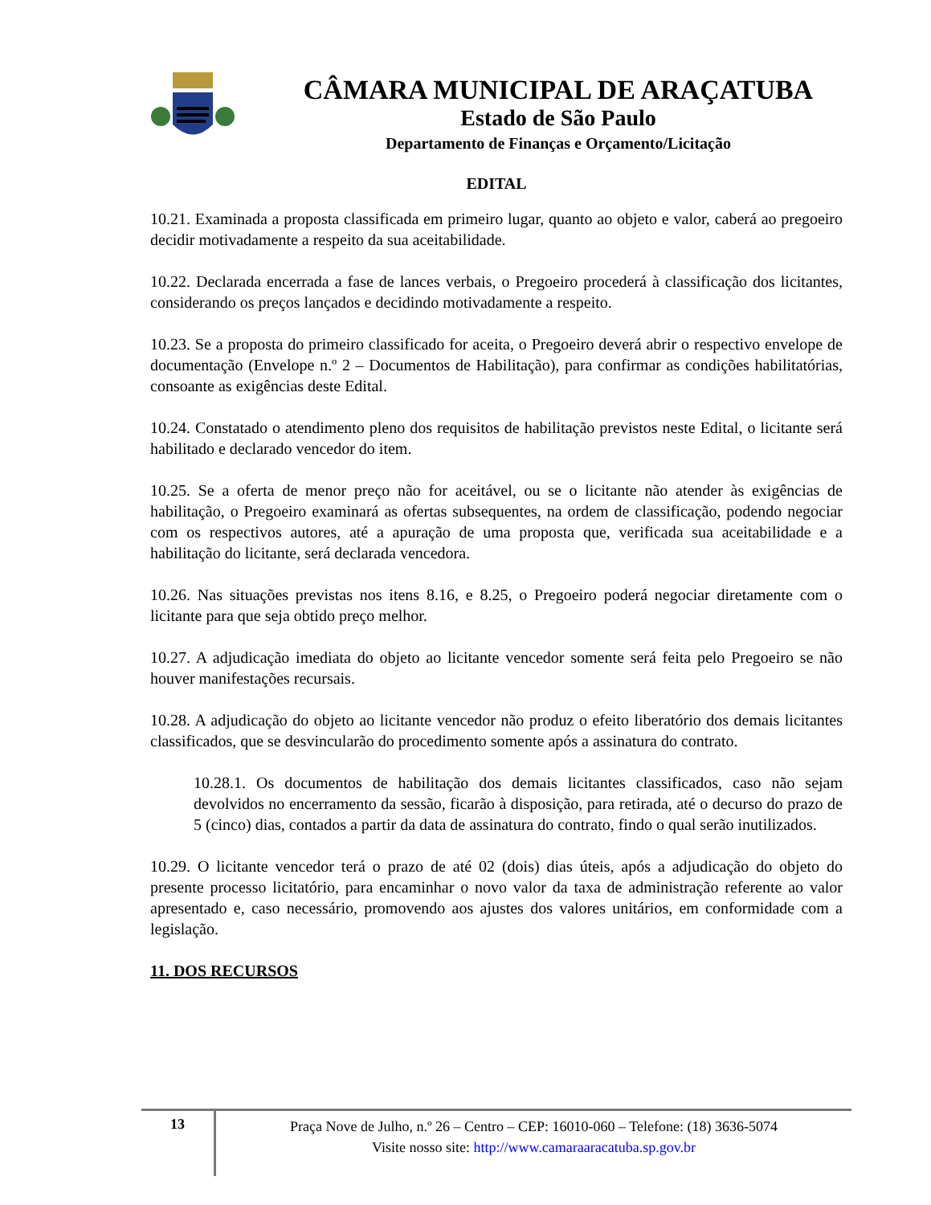CÂMARA MUNICIPAL DE ARAÇATUBA
Estado de São Paulo
Departamento de Finanças e Orçamento/Licitação
EDITAL
10.21. Examinada a proposta classificada em primeiro lugar, quanto ao objeto e valor, caberá ao pregoeiro decidir motivadamente a respeito da sua aceitabilidade.
10.22. Declarada encerrada a fase de lances verbais, o Pregoeiro procederá à classificação dos licitantes, considerando os preços lançados e decidindo motivadamente a respeito.
10.23. Se a proposta do primeiro classificado for aceita, o Pregoeiro deverá abrir o respectivo envelope de documentação (Envelope n.º 2 – Documentos de Habilitação), para confirmar as condições habilitatórias, consoante as exigências deste Edital.
10.24. Constatado o atendimento pleno dos requisitos de habilitação previstos neste Edital, o licitante será habilitado e declarado vencedor do item.
10.25. Se a oferta de menor preço não for aceitável, ou se o licitante não atender às exigências de habilitação, o Pregoeiro examinará as ofertas subsequentes, na ordem de classificação, podendo negociar com os respectivos autores, até a apuração de uma proposta que, verificada sua aceitabilidade e a habilitação do licitante, será declarada vencedora.
10.26. Nas situações previstas nos itens 8.16, e 8.25, o Pregoeiro poderá negociar diretamente com o licitante para que seja obtido preço melhor.
10.27. A adjudicação imediata do objeto ao licitante vencedor somente será feita pelo Pregoeiro se não houver manifestações recursais.
10.28. A adjudicação do objeto ao licitante vencedor não produz o efeito liberatório dos demais licitantes classificados, que se desvincularão do procedimento somente após a assinatura do contrato.
10.28.1. Os documentos de habilitação dos demais licitantes classificados, caso não sejam devolvidos no encerramento da sessão, ficarão à disposição, para retirada, até o decurso do prazo de 5 (cinco) dias, contados a partir da data de assinatura do contrato, findo o qual serão inutilizados.
10.29. O licitante vencedor terá o prazo de até 02 (dois) dias úteis, após a adjudicação do objeto do presente processo licitatório, para encaminhar o novo valor da taxa de administração referente ao valor apresentado e, caso necessário, promovendo aos ajustes dos valores unitários, em conformidade com a legislação.
11. DOS RECURSOS
13
Praça Nove de Julho, n.º 26 – Centro – CEP: 16010-060 – Telefone: (18) 3636-5074
Visite nosso site: http://www.camaraaracatuba.sp.gov.br